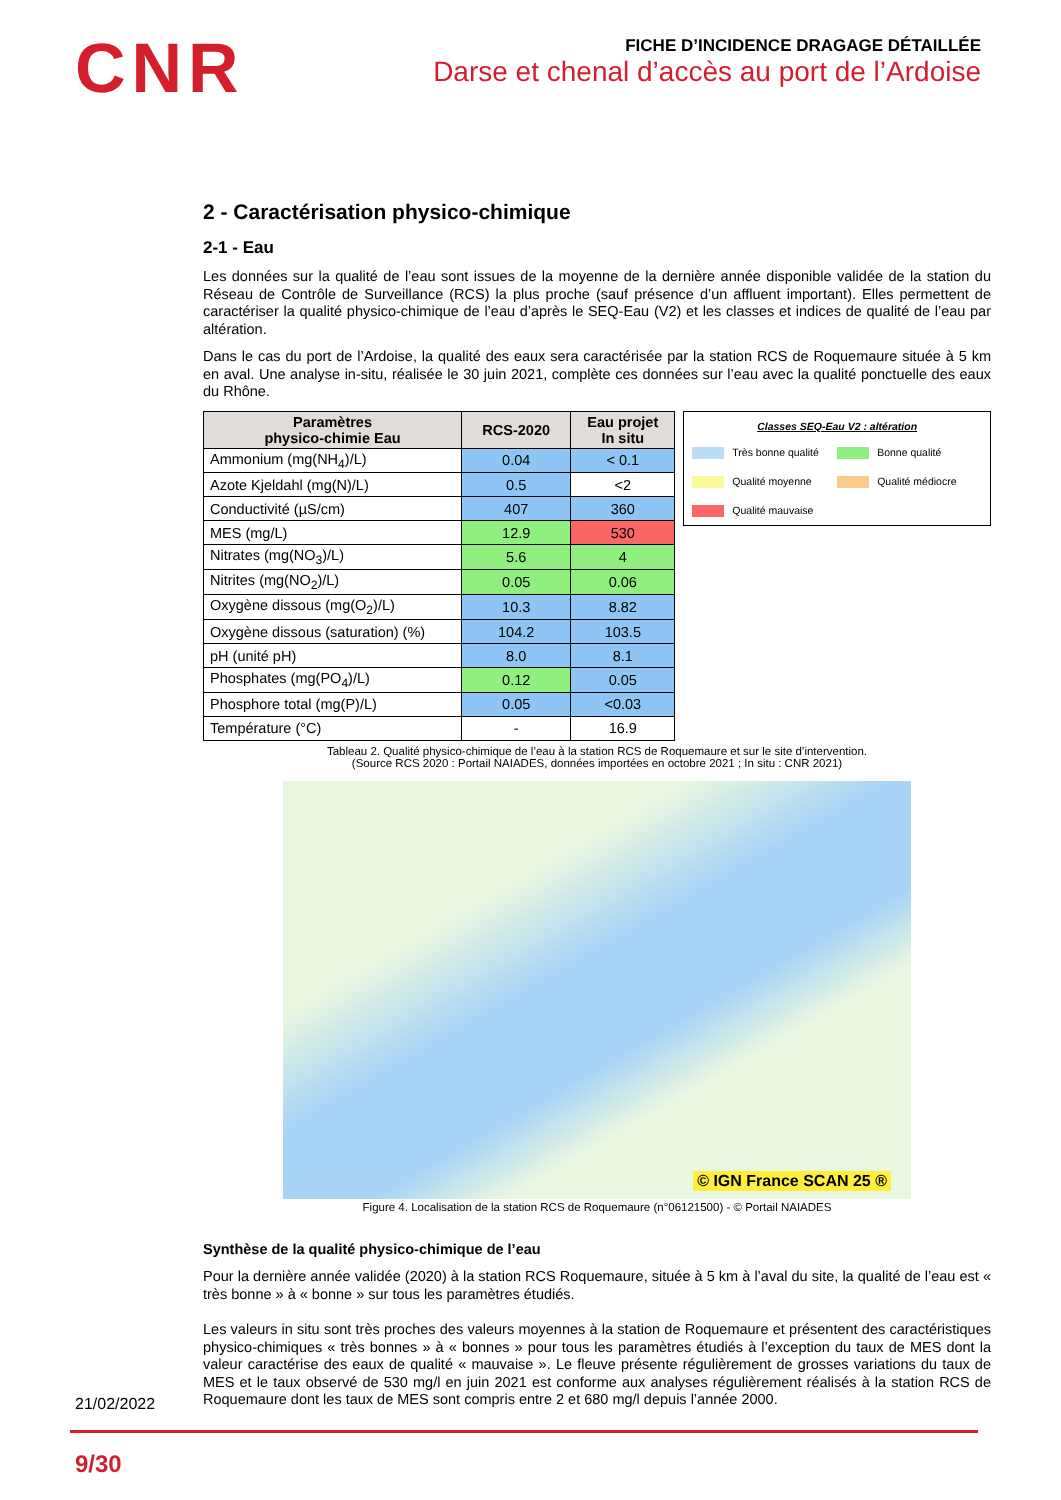CNR
FICHE D’INCIDENCE DRAGAGE DÉTAILLÉE
Darse et chenal d’accès au port de l’Ardoise
2 - Caractérisation physico-chimique
2-1 - Eau
Les données sur la qualité de l’eau sont issues de la moyenne de la dernière année disponible validée de la station du Réseau de Contrôle de Surveillance (RCS) la plus proche (sauf présence d’un affluent important). Elles permettent de caractériser la qualité physico-chimique de l’eau d’après le SEQ-Eau (V2) et les classes et indices de qualité de l’eau par altération.
Dans le cas du port de l’Ardoise, la qualité des eaux sera caractérisée par la station RCS de Roquemaure située à 5 km en aval. Une analyse in-situ, réalisée le 30 juin 2021, complète ces données sur l’eau avec la qualité ponctuelle des eaux du Rhône.
| Paramètres physico-chimie Eau | RCS-2020 | Eau projet In situ |
| --- | --- | --- |
| Ammonium (mg(NH<sub>4</sub>)/L) | 0.04 | < 0.1 |
| Azote Kjeldahl (mg(N)/L) | 0.5 | <2 |
| Conductivité (µS/cm) | 407 | 360 |
| MES (mg/L) | 12.9 | 530 |
| Nitrates (mg(NO<sub>3</sub>)/L) | 5.6 | 4 |
| Nitrites (mg(NO<sub>2</sub>)/L) | 0.05 | 0.06 |
| Oxygène dissous (mg(O<sub>2</sub>)/L) | 10.3 | 8.82 |
| Oxygène dissous (saturation) (%) | 104.2 | 103.5 |
| pH (unité pH) | 8.0 | 8.1 |
| Phosphates (mg(PO<sub>4</sub>)/L) | 0.12 | 0.05 |
| Phosphore total (mg(P)/L) | 0.05 | <0.03 |
| Température (°C) | - | 16.9 |
Classes SEQ-Eau V2 : altération
Très bonne qualité
Bonne qualité
Qualité moyenne
Qualité médiocre
Qualité mauvaise
Tableau 2. Qualité physico-chimique de l’eau à la station RCS de Roquemaure et sur le site d’intervention.
(Source RCS 2020 : Portail NAIADES, données importées en octobre 2021 ; In situ : CNR 2021)
© IGN France SCAN 25 ®
Figure 4. Localisation de la station RCS de Roquemaure (n°06121500) - © Portail NAIADES
Synthèse de la qualité physico-chimique de l’eau
Pour la dernière année validée (2020) à la station RCS Roquemaure, située à 5 km à l’aval du site, la qualité de l’eau est « très bonne » à « bonne » sur tous les paramètres étudiés.
Les valeurs in situ sont très proches des valeurs moyennes à la station de Roquemaure et présentent des caractéristiques physico-chimiques « très bonnes » à « bonnes » pour tous les paramètres étudiés à l’exception du taux de MES dont la valeur caractérise des eaux de qualité « mauvaise ». Le fleuve présente régulièrement de grosses variations du taux de MES et le taux observé de 530 mg/l en juin 2021 est conforme aux analyses régulièrement réalisés à la station RCS de Roquemaure dont les taux de MES sont compris entre 2 et 680 mg/l depuis l’année 2000.
21/02/2022
9/30